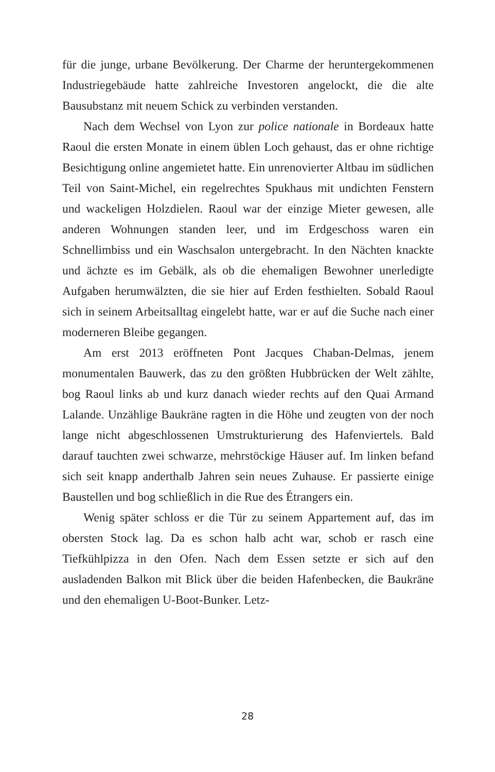für die junge, urbane Bevölkerung. Der Charme der herunterge­kommenen Industriegebäude hatte zahlreiche Investoren ange­lockt, die die alte Bausubstanz mit neuem Schick zu verbinden verstanden.
Nach dem Wechsel von Lyon zur police nationale in Bordeaux hatte Raoul die ersten Monate in einem üblen Loch gehaust, das er ohne richtige Besichtigung online angemietet hatte. Ein un­renovierter Altbau im südlichen Teil von Saint-Michel, ein regel­rechtes Spukhaus mit undichten Fenstern und wackeligen Holz­dielen. Raoul war der einzige Mieter gewesen, alle anderen Woh­nungen standen leer, und im Erdgeschoss waren ein Schnellimbiss und ein Waschsalon untergebracht. In den Nächten knackte und ächzte es im Gebälk, als ob die ehemaligen Bewoh­ner unerledigte Aufgaben herumwälzten, die sie hier auf Erden festhielten. Sobald Raoul sich in seinem Arbeitsalltag eingelebt hatte, war er auf die Suche nach einer moderneren Bleibe gegan­gen.
Am erst 2013 eröffneten Pont Jacques Chaban-Delmas, jenem monumentalen Bauwerk, das zu den größten Hubbrücken der Welt zählte, bog Raoul links ab und kurz danach wieder rechts auf den Quai Armand Lalande. Unzählige Baukräne ragten in die Höhe und zeugten von der noch lange nicht abgeschlossenen Um­strukturierung des Hafenviertels. Bald darauf tauchten zwei schwarze, mehrstöckige Häuser auf. Im linken befand sich seit knapp anderthalb Jahren sein neues Zuhause. Er passierte einige Baustellen und bog schließlich in die Rue des Étrangers ein.
Wenig später schloss er die Tür zu seinem Appartement auf, das im obersten Stock lag. Da es schon halb acht war, schob er rasch eine Tiefkühlpizza in den Ofen. Nach dem Essen setzte er sich auf den ausladenden Balkon mit Blick über die beiden Hafen­becken, die Baukräne und den ehemaligen U-Boot-Bunker. Letz-
28